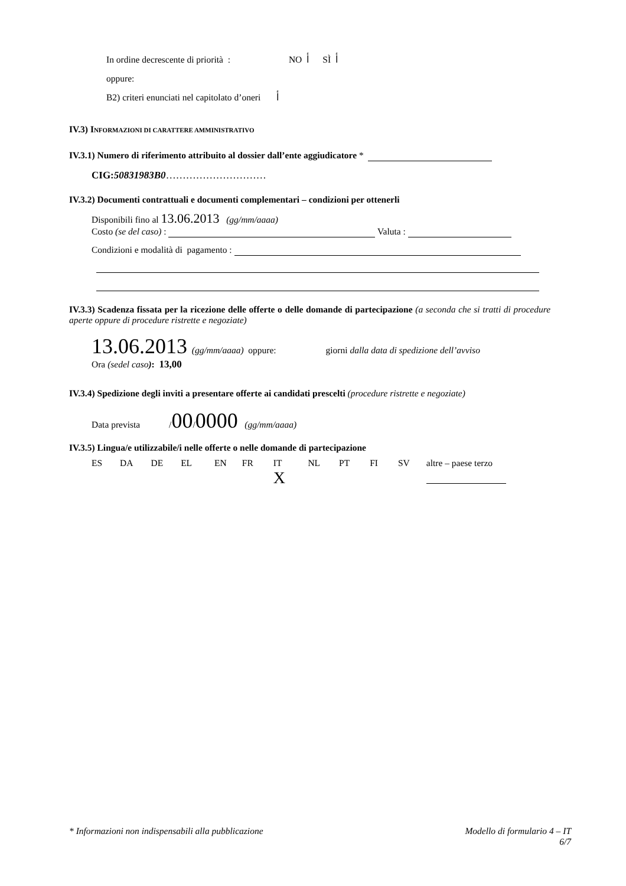In ordine decrescente di priorità : NO ﺃ SÌ ﺃ
oppure:
B2) criteri enunciati nel capitolato d’oneri ﺃ
IV.3) INFORMAZIONI DI CARATTERE AMMINISTRATIVO
IV.3.1) Numero di riferimento attribuito al dossier dall’ente aggiudicatore *
CIG:50831983B0…………………………
IV.3.2) Documenti contrattuali e documenti complementari – condizioni per ottenerli
Disponibili fino al 13.06.2013 (gg/mm/aaaa)
Costo (se del caso) : Valuta :
Condizioni e modalità di pagamento :
IV.3.3) Scadenza fissata per la ricezione delle offerte o delle domande di partecipazione (a seconda che si tratti di procedure aperte oppure di procedure ristrette e negoziate)
13.06.2013 (gg/mm/aaaa) oppure: giorni dalla data di spedizione dell’avviso
Ora (sedel caso): 13,00
IV.3.4) Spedizione degli inviti a presentare offerte ai candidati prescelti (procedure ristrette e negoziate)
Data prevista /00/0000 (gg/mm/aaaa)
IV.3.5) Lingua/e utilizzabile/i nelle offerte o nelle domande di partecipazione
| ES | DA | DE | EL | EN | FR | IT | NL | PT | FI | SV | altre – paese terzo |
| | | | | | | X | | | | | |
* Informazioni non indispensabili alla pubblicazione Modello di formulario 4 – IT
6/7